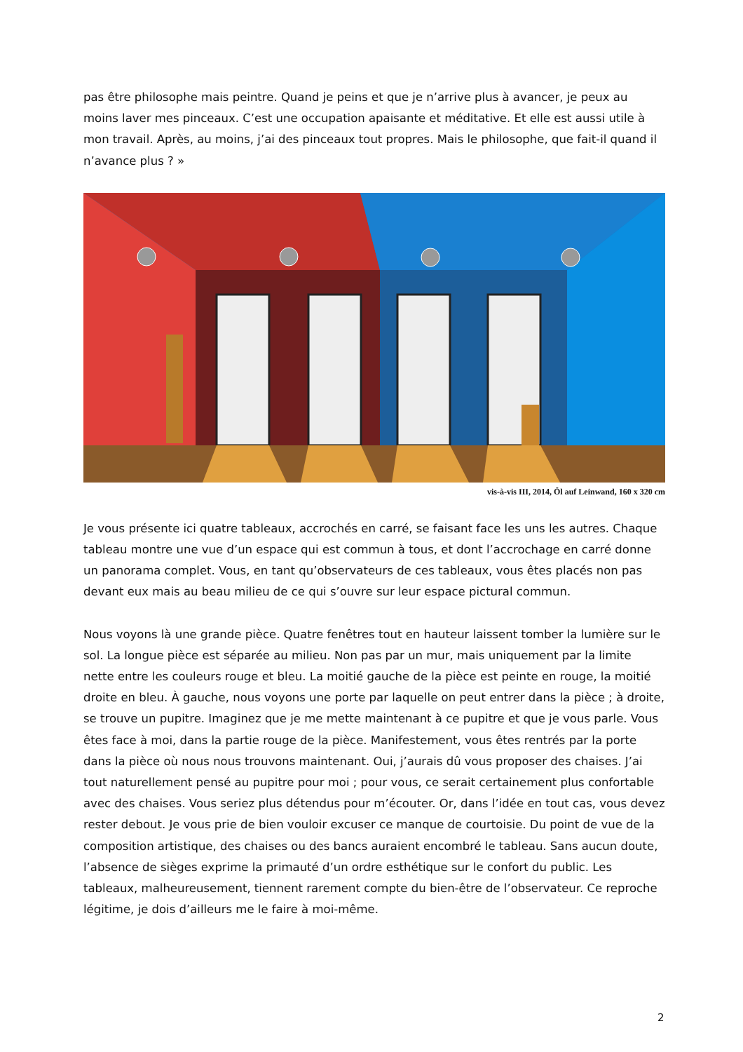pas être philosophe mais peintre. Quand je peins et que je n’arrive plus à avancer, je peux au moins laver mes pinceaux. C’est une occupation apaisante et méditative. Et elle est aussi utile à mon travail. Après, au moins, j’ai des pinceaux tout propres. Mais le philosophe, que fait-il quand il n’avance plus ? »
vis-à-vis III, 2014, Öl auf Leinwand, 160 x 320 cm
Je vous présente ici quatre tableaux, accrochés en carré, se faisant face les uns les autres. Chaque tableau montre une vue d’un espace qui est commun à tous, et dont l’accrochage en carré donne un panorama complet. Vous, en tant qu’observateurs de ces tableaux, vous êtes placés non pas devant eux mais au beau milieu de ce qui s’ouvre sur leur espace pictural commun.
Nous voyons là une grande pièce. Quatre fenêtres tout en hauteur laissent tomber la lumière sur le sol. La longue pièce est séparée au milieu. Non pas par un mur, mais uniquement par la limite nette entre les couleurs rouge et bleu. La moitié gauche de la pièce est peinte en rouge, la moitié droite en bleu. À gauche, nous voyons une porte par laquelle on peut entrer dans la pièce ; à droite, se trouve un pupitre. Imaginez que je me mette maintenant à ce pupitre et que je vous parle. Vous êtes face à moi, dans la partie rouge de la pièce. Manifestement, vous êtes rentrés par la porte dans la pièce où nous nous trouvons maintenant. Oui, j’aurais dû vous proposer des chaises. J’ai tout naturellement pensé au pupitre pour moi ; pour vous, ce serait certainement plus confortable avec des chaises. Vous seriez plus détendus pour m’écouter. Or, dans l’idée en tout cas, vous devez rester debout. Je vous prie de bien vouloir excuser ce manque de courtoisie. Du point de vue de la composition artistique, des chaises ou des bancs auraient encombré le tableau. Sans aucun doute, l’absence de sièges exprime la primauté d’un ordre esthétique sur le confort du public. Les tableaux, malheureusement, tiennent rarement compte du bien-être de l’observateur. Ce reproche légitime, je dois d’ailleurs me le faire à moi-même.
2